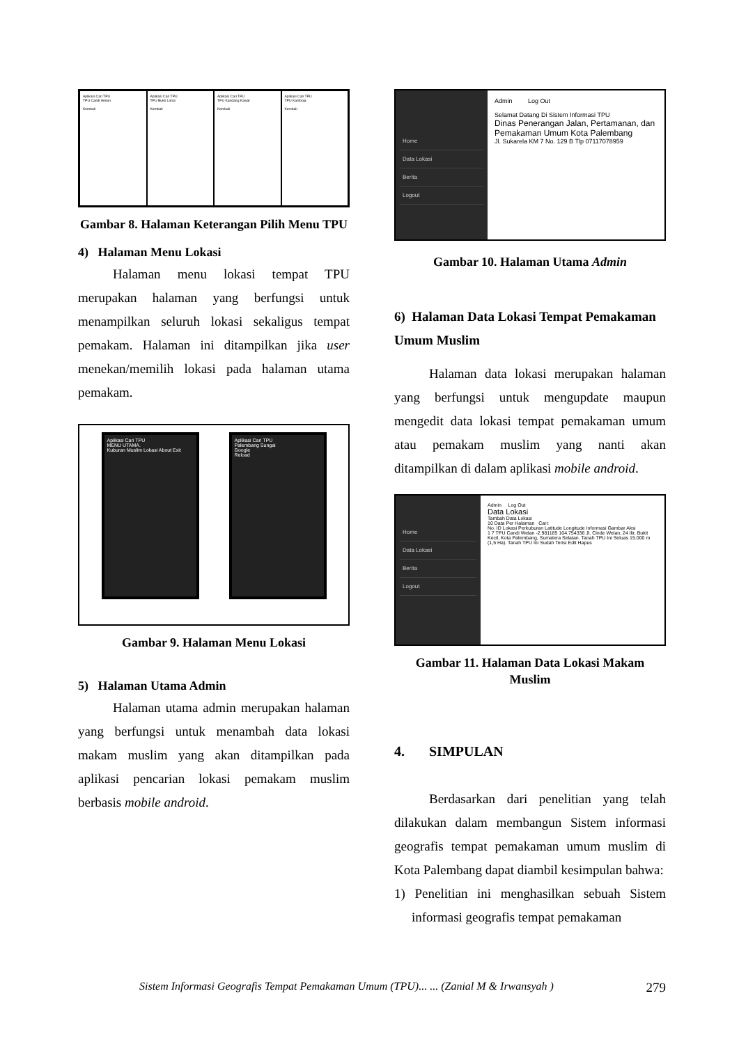Aplikasi Cari TPU
TPU Candi Welan
Kembali
Aplikasi Cari TPU
TPU Bukit Lama
Kembali
Aplikasi Cari TPU
TPU Kandang Kawat
Kembali
Aplikasi Cari TPU
TPU Kamboja
Kembali
Gambar 8. Halaman Keterangan Pilih Menu TPU
4) Halaman Menu Lokasi
Halaman menu lokasi tempat TPU merupakan halaman yang berfungsi untuk menampilkan seluruh lokasi sekaligus tempat pemakam. Halaman ini ditampilkan jika user menekan/memilih lokasi pada halaman utama pemakam.
Aplikasi Cari TPU
MENU UTAMA.
Kuburan Muslim Lokasi About Exit
Aplikasi Cari TPU
Palembang Sungai
Google
Reload
Gambar 9. Halaman Menu Lokasi
5) Halaman Utama Admin
Halaman utama admin merupakan halaman yang berfungsi untuk menambah data lokasi makam muslim yang akan ditampilkan pada aplikasi pencarian lokasi pemakam muslim berbasis mobile android.
Home
Data Lokasi
Berita
Logout
Admin Log Out
Selamat Datang Di Sistem Informasi TPU
Dinas Penerangan Jalan, Pertamanan, dan Pemakaman Umum Kota Palembang
Jl. Sukarela KM 7 No. 129 B Tlp 07117078959
Gambar 10. Halaman Utama Admin
6) Halaman Data Lokasi Tempat Pemakaman Umum Muslim
Halaman data lokasi merupakan halaman yang berfungsi untuk mengupdate maupun mengedit data lokasi tempat pemakaman umum atau pemakam muslim yang nanti akan ditampilkan di dalam aplikasi mobile android.
Home
Data Lokasi
Berita
Logout
Admin Log Out
Data Lokasi
Tambah Data Lokasi
10 Data Per Halaman Cari:
No. ID Lokasi Perkuburan Latitude Longitude Informasi Gambar Aksi
1 7 TPU Candi Welan -2.981185 104.754336 Jl. Cinde Welan, 24 Ilir, Bukit Kecil, Kota Palembang, Sumatera Selatan. Tanah TPU Ini Seluas 15.000 m (1,5 Ha). Tanah TPU Ini Sudah Terisi Edit Hapus
Gambar 11. Halaman Data Lokasi Makam Muslim
4. SIMPULAN
Berdasarkan dari penelitian yang telah dilakukan dalam membangun Sistem informasi geografis tempat pemakaman umum muslim di Kota Palembang dapat diambil kesimpulan bahwa:
1) Penelitian ini menghasilkan sebuah Sistem informasi geografis tempat pemakaman
Sistem Informasi Geografis Tempat Pemakaman Umum (TPU)... ... (Zanial M & Irwansyah ) 279